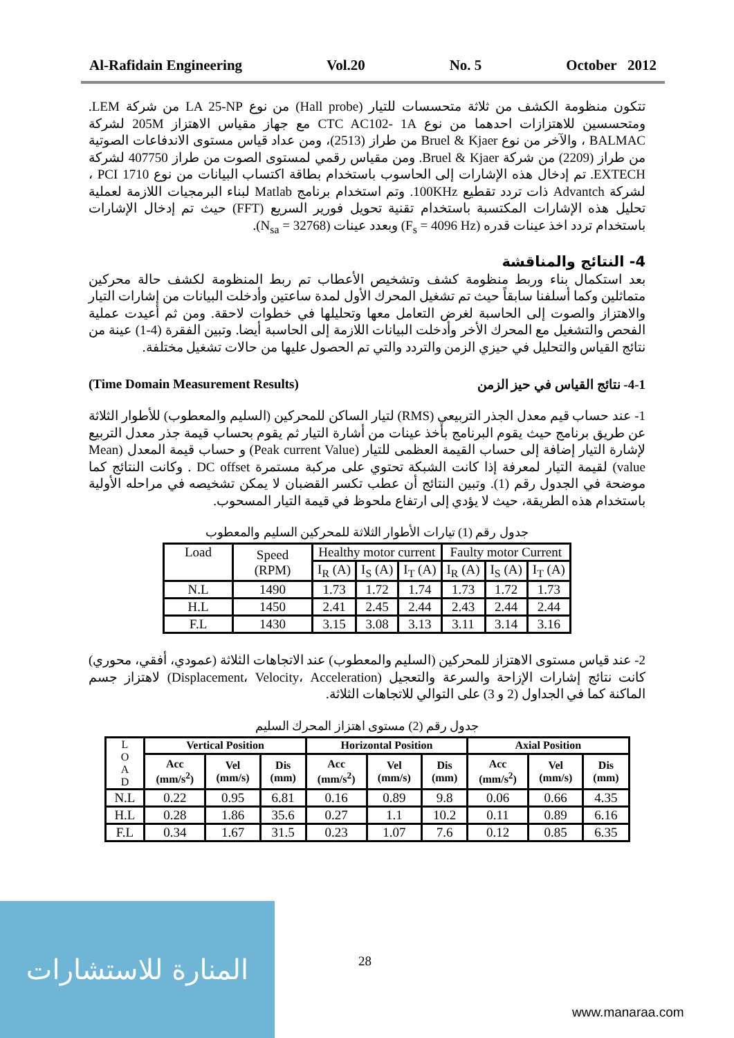Al-Rafidain Engineering Vol.20 No. 5 October 2012
تتكون منظومة الكشف من ثلاثة متحسسات للتيار (Hall probe) من نوع LA 25-NP من شركة LEM. ومتحسسين للاهتزازات احدهما من نوع CTC AC102- 1A مع جهاز مقياس الاهتزاز 205M لشركة BALMAC ، والآخر من نوع Bruel & Kjaer من طراز (2513)، ومن عداد قياس مستوى الاندفاعات الصوتية من طراز (2209) من شركة Bruel & Kjaer. ومن مقياس رقمي لمستوى الصوت من طراز 407750 لشركة EXTECH. تم إدخال هذه الإشارات إلى الحاسوب باستخدام بطاقة اكتساب البيانات من نوع PCI 1710 ، لشركة Advantch ذات تردد تقطيع 100KHz. وتم استخدام برنامج Matlab لبناء البرمجيات اللازمة لعملية تحليل هذه الإشارات المكتسبة باستخدام تقنية تحويل فورير السريع (FFT) حيث تم إدخال الإشارات باستخدام تردد اخذ عينات قدره (F<sub>s</sub> = 4096 Hz) وبعدد عينات (N<sub>sa</sub> = 32768).
4- النتائج والمناقشة
بعد استكمال بناء وربط منظومة كشف وتشخيص الأعطاب تم ربط المنظومة لكشف حالة محركين متماثلين وكما أسلفنا سابقاً حيث تم تشغيل المحرك الأول لمدة ساعتين وأدخلت البيانات من إشارات التيار والاهتزاز والصوت إلى الحاسبة لغرض التعامل معها وتحليلها في خطوات لاحقة. ومن ثم أعيدت عملية الفحص والتشغيل مع المحرك الأخر وأدخلت البيانات اللازمة إلى الحاسبة أيضا. وتبين الفقرة (4-1) عينة من نتائج القياس والتحليل في حيزي الزمن والتردد والتي تم الحصول عليها من حالات تشغيل مختلفة.
(Time Domain Measurement Results) 4-1- نتائج القياس في حيز الزمن
1- عند حساب قيم معدل الجذر التربيعي (RMS) لتيار الساكن للمحركين (السليم والمعطوب) للأطوار الثلاثة عن طريق برنامج حيث يقوم البرنامج بأخذ عينات من أشارة التيار ثم يقوم بحساب قيمة جذر معدل التربيع لإشارة التيار إضافة إلى حساب القيمة العظمى للتيار (Peak current Value) و حساب قيمة المعدل (Mean value) لقيمة التيار لمعرفة إذا كانت الشبكة تحتوي على مركبة مستمرة DC offset . وكانت النتائج كما موضحة في الجدول رقم (1). وتبين النتائج أن عطب تكسر القضبان لا يمكن تشخيصه في مراحله الأولية باستخدام هذه الطريقة، حيث لا يؤدي إلى ارتفاع ملحوظ في قيمة التيار المسحوب.
جدول رقم (1) تيارات الأطوار الثلاثة للمحركين السليم والمعطوب
| Load | Speed (RPM) | Healthy motor current | | | Faulty motor Current | | |
| --- | --- | --- | --- | --- | --- | --- | --- |
| | | I<sub>R</sub> (A) | I<sub>S</sub> (A) | I<sub>T</sub> (A) | I<sub>R</sub> (A) | I<sub>S</sub> (A) | I<sub>T</sub> (A) |
| N.L | 1490 | 1.73 | 1.72 | 1.74 | 1.73 | 1.72 | 1.73 |
| H.L | 1450 | 2.41 | 2.45 | 2.44 | 2.43 | 2.44 | 2.44 |
| F.L | 1430 | 3.15 | 3.08 | 3.13 | 3.11 | 3.14 | 3.16 |
2- عند قياس مستوى الاهتزاز للمحركين (السليم والمعطوب) عند الاتجاهات الثلاثة (عمودي، أفقي، محوري) كانت نتائج إشارات الإزاحة والسرعة والتعجيل (Displacement، Velocity، Acceleration) لاهتزاز جسم الماكنة كما في الجداول (2 و 3) على التوالي للاتجاهات الثلاثة.
جدول رقم (2) مستوى اهتزاز المحرك السليم
| L O A D | Vertical Position | | | Horizontal Position | | | Axial Position | | |
| --- | --- | --- | --- | --- | --- | --- | --- | --- | --- |
| | Acc (mm/s<sup>2</sup>) | Vel (mm/s) | Dis (mm) | Acc (mm/s<sup>2</sup>) | Vel (mm/s) | Dis (mm) | Acc (mm/s<sup>2</sup>) | Vel (mm/s) | Dis (mm) |
| N.L | 0.22 | 0.95 | 6.81 | 0.16 | 0.89 | 9.8 | 0.06 | 0.66 | 4.35 |
| H.L | 0.28 | 1.86 | 35.6 | 0.27 | 1.1 | 10.2 | 0.11 | 0.89 | 6.16 |
| F.L | 0.34 | 1.67 | 31.5 | 0.23 | 1.07 | 7.6 | 0.12 | 0.85 | 6.35 |
28
المنارة للاستشارات
www.manaraa.com